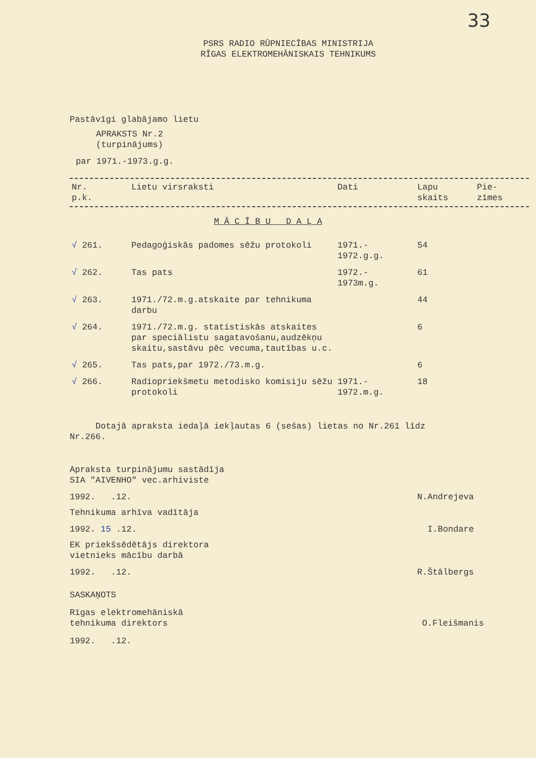33
PSRS RADIO RŪPNIECĪBAS MINISTRIJA
RĪGAS ELEKTROMEHĀNISKAIS TEHNIKUMS
Pastāvīgi glabājamo lietu
APRAKSTS Nr.2
(turpinājums)
par 1971.-1973.g.g.
| Nr. p.k. | Lietu virsraksti | Dati | Lapu skaits | Pie- zīmes |
| --- | --- | --- | --- | --- |
M Ā C Ī B U D A Ļ A
| √ 261. | Pedagoģiskās padomes sēžu protokoli | 1971.- 1972.g.g. | 54 | |
| √ 262. | Tas pats | 1972.- 1973m.g. | 61 | |
| √ 263. | 1971./72.m.g.atskaite par tehnikuma darbu | | 44 | |
| √ 264. | 1971./72.m.g. statistiskās atskaites par speciālistu sagatavošanu,audzēkņu skaitu,sastāvu pēc vecuma,tautības u.c. | | 6 | |
| √ 265. | Tas pats,par 1972./73.m.g. | | 6 | |
| √ 266. | Radiopriekšmetu metodisko komisiju sēžu protokoli | 1971.- 1972.m.g. | 18 | |
Dotajā apraksta iedaļā iekļautas 6 (sešas) lietas no Nr.261 līdz Nr.266.
Apraksta turpinājumu sastādīja
SIA "AIVENHO" vec.arhiviste
1992. .12. N.Andrejeva
Tehnikuma arhīva vadītāja
1992. 15 .12. I.Bondare
EK priekšsēdētājs direktora
vietnieks mācību darbā
1992. .12. R.Štālbergs
SASKAŅOTS
Rīgas elektromehāniskā
tehnikuma direktors O.Fleišmanis
1992. .12.